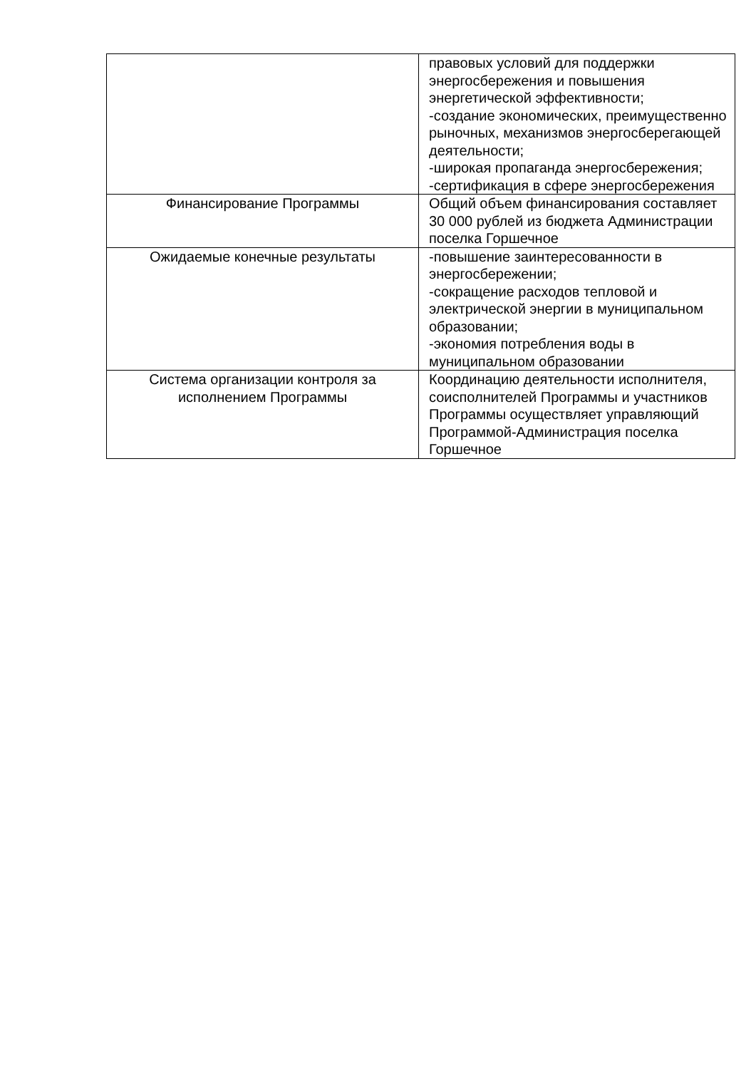| | правовых условий для поддержки энергосбережения и повышения энергетической эффективности; -создание экономических, преимущественно рыночных, механизмов энергосберегающей деятельности; -широкая пропаганда энергосбережения; -сертификация в сфере энергосбережения |
| Финансирование Программы | Общий объем финансирования составляет 30 000 рублей из бюджета Администрации поселка Горшечное |
| Ожидаемые конечные результаты | -повышение заинтересованности в энергосбережении; -сокращение расходов тепловой и электрической энергии в муниципальном образовании; -экономия потребления воды в муниципальном образовании |
| Система организации контроля за исполнением Программы | Координацию деятельности исполнителя, соисполнителей Программы и участников Программы осуществляет управляющий Программой-Администрация поселка Горшечное |